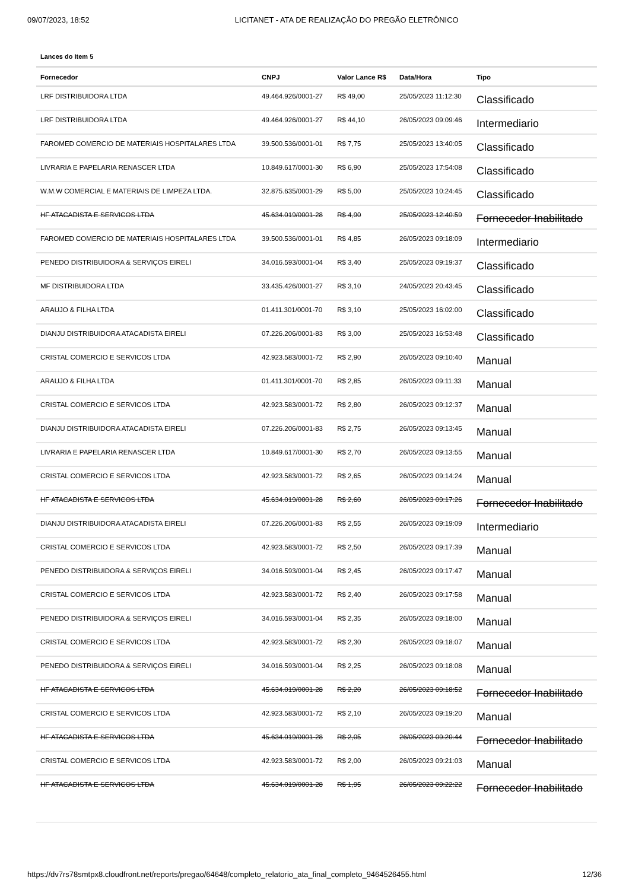09/07/2023, 18:52 LICITANET - ATA DE REALIZAÇÃO DO PREGÃO ELETRÔNICO
Lances do Item 5
| Fornecedor | CNPJ | Valor Lance R$ | Data/Hora | Tipo |
| --- | --- | --- | --- | --- |
| LRF DISTRIBUIDORA LTDA | 49.464.926/0001-27 | R$ 49,00 | 25/05/2023 11:12:30 | Classificado |
| LRF DISTRIBUIDORA LTDA | 49.464.926/0001-27 | R$ 44,10 | 26/05/2023 09:09:46 | Intermediario |
| FAROMED COMERCIO DE MATERIAIS HOSPITALARES LTDA | 39.500.536/0001-01 | R$ 7,75 | 25/05/2023 13:40:05 | Classificado |
| LIVRARIA E PAPELARIA RENASCER LTDA | 10.849.617/0001-30 | R$ 6,90 | 25/05/2023 17:54:08 | Classificado |
| W.M.W COMERCIAL E MATERIAIS DE LIMPEZA LTDA. | 32.875.635/0001-29 | R$ 5,00 | 25/05/2023 10:24:45 | Classificado |
| HF ATACADISTA E SERVICOS LTDA | 45.634.019/0001-28 | R$ 4,90 | 25/05/2023 12:40:59 | Fornecedor Inabilitado |
| FAROMED COMERCIO DE MATERIAIS HOSPITALARES LTDA | 39.500.536/0001-01 | R$ 4,85 | 26/05/2023 09:18:09 | Intermediario |
| PENEDO DISTRIBUIDORA & SERVIÇOS EIRELI | 34.016.593/0001-04 | R$ 3,40 | 25/05/2023 09:19:37 | Classificado |
| MF DISTRIBUIDORA LTDA | 33.435.426/0001-27 | R$ 3,10 | 24/05/2023 20:43:45 | Classificado |
| ARAUJO & FILHA LTDA | 01.411.301/0001-70 | R$ 3,10 | 25/05/2023 16:02:00 | Classificado |
| DIANJU DISTRIBUIDORA ATACADISTA EIRELI | 07.226.206/0001-83 | R$ 3,00 | 25/05/2023 16:53:48 | Classificado |
| CRISTAL COMERCIO E SERVICOS LTDA | 42.923.583/0001-72 | R$ 2,90 | 26/05/2023 09:10:40 | Manual |
| ARAUJO & FILHA LTDA | 01.411.301/0001-70 | R$ 2,85 | 26/05/2023 09:11:33 | Manual |
| CRISTAL COMERCIO E SERVICOS LTDA | 42.923.583/0001-72 | R$ 2,80 | 26/05/2023 09:12:37 | Manual |
| DIANJU DISTRIBUIDORA ATACADISTA EIRELI | 07.226.206/0001-83 | R$ 2,75 | 26/05/2023 09:13:45 | Manual |
| LIVRARIA E PAPELARIA RENASCER LTDA | 10.849.617/0001-30 | R$ 2,70 | 26/05/2023 09:13:55 | Manual |
| CRISTAL COMERCIO E SERVICOS LTDA | 42.923.583/0001-72 | R$ 2,65 | 26/05/2023 09:14:24 | Manual |
| HF ATACADISTA E SERVICOS LTDA | 45.634.019/0001-28 | R$ 2,60 | 26/05/2023 09:17:26 | Fornecedor Inabilitado |
| DIANJU DISTRIBUIDORA ATACADISTA EIRELI | 07.226.206/0001-83 | R$ 2,55 | 26/05/2023 09:19:09 | Intermediario |
| CRISTAL COMERCIO E SERVICOS LTDA | 42.923.583/0001-72 | R$ 2,50 | 26/05/2023 09:17:39 | Manual |
| PENEDO DISTRIBUIDORA & SERVIÇOS EIRELI | 34.016.593/0001-04 | R$ 2,45 | 26/05/2023 09:17:47 | Manual |
| CRISTAL COMERCIO E SERVICOS LTDA | 42.923.583/0001-72 | R$ 2,40 | 26/05/2023 09:17:58 | Manual |
| PENEDO DISTRIBUIDORA & SERVIÇOS EIRELI | 34.016.593/0001-04 | R$ 2,35 | 26/05/2023 09:18:00 | Manual |
| CRISTAL COMERCIO E SERVICOS LTDA | 42.923.583/0001-72 | R$ 2,30 | 26/05/2023 09:18:07 | Manual |
| PENEDO DISTRIBUIDORA & SERVIÇOS EIRELI | 34.016.593/0001-04 | R$ 2,25 | 26/05/2023 09:18:08 | Manual |
| HF ATACADISTA E SERVICOS LTDA | 45.634.019/0001-28 | R$ 2,20 | 26/05/2023 09:18:52 | Fornecedor Inabilitado |
| CRISTAL COMERCIO E SERVICOS LTDA | 42.923.583/0001-72 | R$ 2,10 | 26/05/2023 09:19:20 | Manual |
| HF ATACADISTA E SERVICOS LTDA | 45.634.019/0001-28 | R$ 2,05 | 26/05/2023 09:20:44 | Fornecedor Inabilitado |
| CRISTAL COMERCIO E SERVICOS LTDA | 42.923.583/0001-72 | R$ 2,00 | 26/05/2023 09:21:03 | Manual |
| HF ATACADISTA E SERVICOS LTDA | 45.634.019/0001-28 | R$ 1,95 | 26/05/2023 09:22:22 | Fornecedor Inabilitado |
https://dv7rs78smtpx8.cloudfront.net/reports/pregao/64648/completo_relatorio_ata_final_completo_9464526455.html 12/36